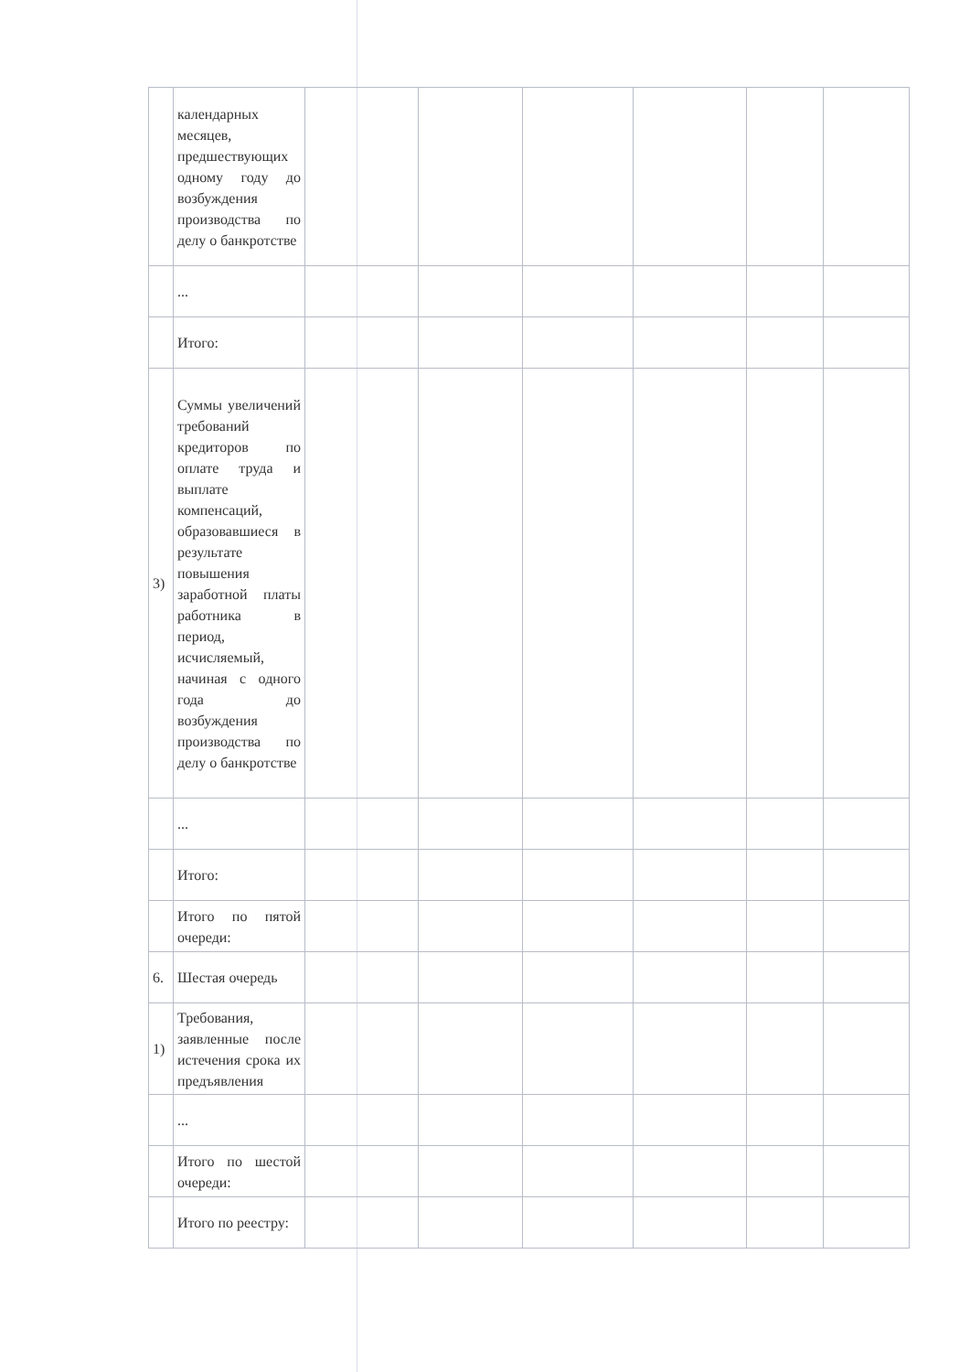| | календарных месяцев, предшествующих одному году до возбуждения производства по делу о банкротстве | | | | | | |
| | ... | | | | | | |
| | Итого: | | | | | | |
| 3) | Суммы увеличений требований кредиторов по оплате труда и выплате компенсаций, образовавшиеся в результате повышения заработной платы работника в период, исчисляемый, начиная с одного года до возбуждения производства по делу о банкротстве | | | | | | |
| | ... | | | | | | |
| | Итого: | | | | | | |
| | Итого по пятой очереди: | | | | | | |
| 6. | Шестая очередь | | | | | | |
| 1) | Требования, заявленные после истечения срока их предъявления | | | | | | |
| | ... | | | | | | |
| | Итого по шестой очереди: | | | | | | |
| | Итого по реестру: | | | | | | |